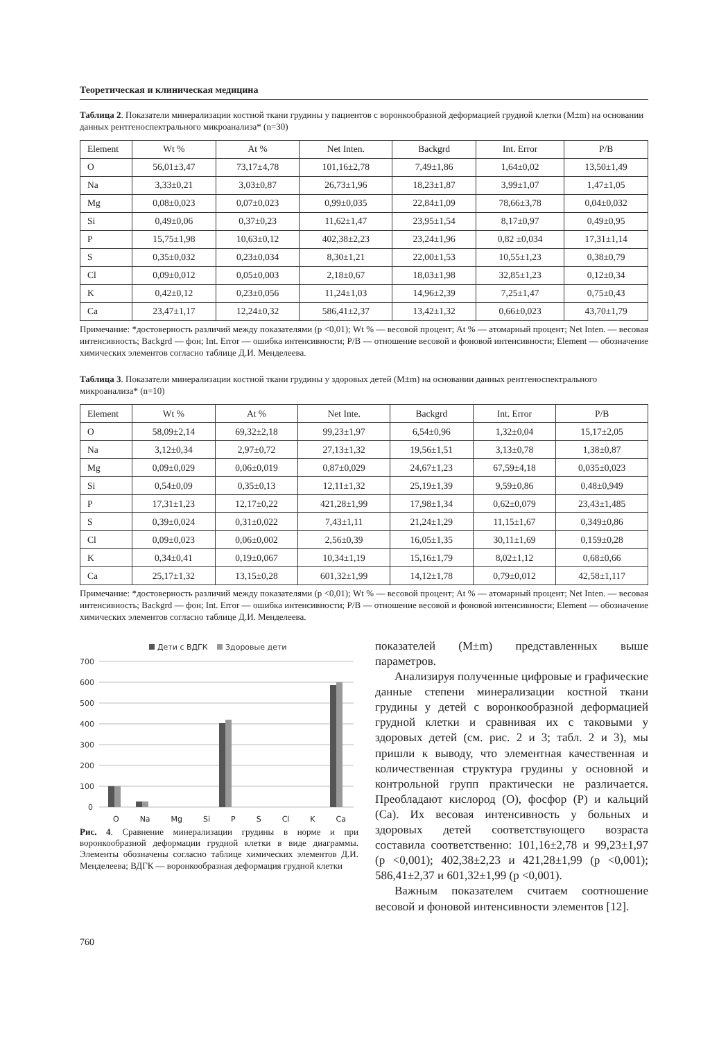Теоретическая и клиническая медицина
Таблица 2. Показатели минерализации костной ткани грудины у пациентов с воронкообразной деформацией грудной клетки (M±m) на основании данных рентгеноспектрального микроанализа* (n=30)
| Element | Wt % | At % | Net Inten. | Backgrd | Int. Error | P/B |
| --- | --- | --- | --- | --- | --- | --- |
| O | 56,01±3,47 | 73,17±4,78 | 101,16±2,78 | 7,49±1,86 | 1,64±0,02 | 13,50±1,49 |
| Na | 3,33±0,21 | 3,03±0,87 | 26,73±1,96 | 18,23±1,87 | 3,99±1,07 | 1,47±1,05 |
| Mg | 0,08±0,023 | 0,07±0,023 | 0,99±0,035 | 22,84±1,09 | 78,66±3,78 | 0,04±0,032 |
| Si | 0,49±0,06 | 0,37±0,23 | 11,62±1,47 | 23,95±1,54 | 8,17±0,97 | 0,49±0,95 |
| P | 15,75±1,98 | 10,63±0,12 | 402,38±2,23 | 23,24±1,96 | 0,82 ±0,034 | 17,31±1,14 |
| S | 0,35±0,032 | 0,23±0,034 | 8,30±1,21 | 22,00±1,53 | 10,55±1,23 | 0,38±0,79 |
| Cl | 0,09±0,012 | 0,05±0,003 | 2,18±0,67 | 18,03±1,98 | 32,85±1,23 | 0,12±0,34 |
| K | 0,42±0,12 | 0,23±0,056 | 11,24±1,03 | 14,96±2,39 | 7,25±1,47 | 0,75±0,43 |
| Ca | 23,47±1,17 | 12,24±0,32 | 586,41±2,37 | 13,42±1,32 | 0,66±0,023 | 43,70±1,79 |
Примечание: *достоверность различий между показателями (p <0,01); Wt % — весовой процент; At % — атомарный процент; Net Inten. — весовая интенсивность; Backgrd — фон; Int. Error — ошибка интенсивности; P/B — отношение весовой и фоновой интенсивности; Element — обозначение химических элементов согласно таблице Д.И. Менделеева.
Таблица 3. Показатели минерализации костной ткани грудины у здоровых детей (M±m) на основании данных рентгеноспектрального микроанализа* (n=10)
| Element | Wt % | At % | Net Inte. | Backgrd | Int. Error | P/B |
| --- | --- | --- | --- | --- | --- | --- |
| O | 58,09±2,14 | 69,32±2,18 | 99,23±1,97 | 6,54±0,96 | 1,32±0,04 | 15,17±2,05 |
| Na | 3,12±0,34 | 2,97±0,72 | 27,13±1,32 | 19,56±1,51 | 3,13±0,78 | 1,38±0,87 |
| Mg | 0,09±0,029 | 0,06±0,019 | 0,87±0,029 | 24,67±1,23 | 67,59±4,18 | 0,035±0,023 |
| Si | 0,54±0,09 | 0,35±0,13 | 12,11±1,32 | 25,19±1,39 | 9,59±0,86 | 0,48±0,949 |
| P | 17,31±1,23 | 12,17±0,22 | 421,28±1,99 | 17,98±1,34 | 0,62±0,079 | 23,43±1,485 |
| S | 0,39±0,024 | 0,31±0,022 | 7,43±1,11 | 21,24±1,29 | 11,15±1,67 | 0,349±0,86 |
| Cl | 0,09±0,023 | 0,06±0,002 | 2,56±0,39 | 16,05±1,35 | 30,11±1,69 | 0,159±0,28 |
| K | 0,34±0,41 | 0,19±0,067 | 10,34±1,19 | 15,16±1,79 | 8,02±1,12 | 0,68±0,66 |
| Ca | 25,17±1,32 | 13,15±0,28 | 601,32±1,99 | 14,12±1,78 | 0,79±0,012 | 42,58±1,117 |
Примечание: *достоверность различий между показателями (p <0,01); Wt % — весовой процент; At % — атомарный процент; Net Inten. — весовая интенсивность; Backgrd — фон; Int. Error — ошибка интенсивности; P/B — отношение весовой и фоновой интенсивности; Element — обозначение химических элементов согласно таблице Д.И. Менделеева.
Дети с ВДГК
Здоровые дети
700
600
500
400
300
200
100
0
O Na Mg Si P S Cl K Ca
Рис. 4. Сравнение минерализации грудины в норме и при воронкообразной деформации грудной клетки в виде диаграммы. Элементы обозначены согласно таблице химических элементов Д.И. Менделеева; ВДГК — воронкообразная деформация грудной клетки
показателей (M±m) представленных выше параметров.
Анализируя полученные цифровые и графические данные степени минерализации костной ткани грудины у детей с воронкообразной деформацией грудной клетки и сравнивая их с таковыми у здоровых детей (см. рис. 2 и 3; табл. 2 и 3), мы пришли к выводу, что элементная качественная и количественная структура грудины у основной и контрольной групп практически не различается. Преобладают кислород (O), фосфор (P) и кальций (Ca). Их весовая интенсивность у больных и здоровых детей соответствующего возраста составила соответственно: 101,16±2,78 и 99,23±1,97 (p <0,001); 402,38±2,23 и 421,28±1,99 (p <0,001); 586,41±2,37 и 601,32±1,99 (p <0,001).
Важным показателем считаем соотношение весовой и фоновой интенсивности элементов [12].
760